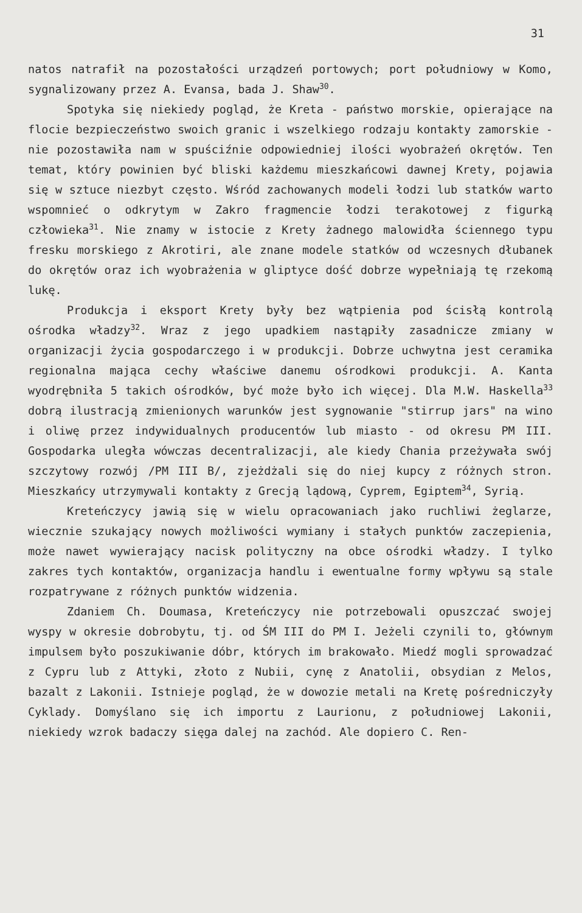31
natos natrafił na pozostałości urządzeń portowych; port południowy w Komo, sygnalizowany przez A. Evansa, bada J. Shaw<sup>30</sup>.
Spotyka się niekiedy pogląd, że Kreta - państwo morskie, opierające na flocie bezpieczeństwo swoich granic i wszelkiego rodzaju kontakty zamorskie - nie pozostawiła nam w spuściźnie odpowiedniej ilości wyobrażeń okrętów. Ten temat, który powinien być bliski każdemu mieszkańcowi dawnej Krety, pojawia się w sztuce niezbyt często. Wśród zachowanych modeli łodzi lub statków warto wspomnieć o odkrytym w Zakro fragmencie łodzi terakotowej z figurką człowieka<sup>31</sup>. Nie znamy w istocie z Krety żadnego malowidła ściennego typu fresku morskiego z Akrotiri, ale znane modele statków od wczesnych dłubanek do okrętów oraz ich wyobrażenia w gliptyce dość dobrze wypełniają tę rzekomą lukę.
Produkcja i eksport Krety były bez wątpienia pod ścisłą kontrolą ośrodka władzy<sup>32</sup>. Wraz z jego upadkiem nastąpiły zasadnicze zmiany w organizacji życia gospodarczego i w produkcji. Dobrze uchwytna jest ceramika regionalna mająca cechy właściwe danemu ośrodkowi produkcji. A. Kanta wyodrębniła 5 takich ośrodków, być może było ich więcej. Dla M.W. Haskella<sup>33</sup> dobrą ilustracją zmienionych warunków jest sygnowanie "stirrup jars" na wino i oliwę przez indywidualnych producentów lub miasto - od okresu PM III. Gospodarka uległa wówczas decentralizacji, ale kiedy Chania przeżywała swój szczytowy rozwój /PM III B/, zjeżdżali się do niej kupcy z różnych stron. Mieszkańcy utrzymywali kontakty z Grecją lądową, Cyprem, Egiptem<sup>34</sup>, Syrią.
Kreteńczycy jawią się w wielu opracowaniach jako ruchliwi żeglarze, wiecznie szukający nowych możliwości wymiany i stałych punktów zaczepienia, może nawet wywierający nacisk polityczny na obce ośrodki władzy. I tylko zakres tych kontaktów, organizacja handlu i ewentualne formy wpływu są stale rozpatrywane z różnych punktów widzenia.
Zdaniem Ch. Doumasa, Kreteńczycy nie potrzebowali opuszczać swojej wyspy w okresie dobrobytu, tj. od ŚM III do PM I. Jeżeli czynili to, głównym impulsem było poszukiwanie dóbr, których im brakowało. Miedź mogli sprowadzać z Cypru lub z Attyki, złoto z Nubii, cynę z Anatolii, obsydian z Melos, bazalt z Lakonii. Istnieje pogląd, że w dowozie metali na Kretę pośredniczyły Cyklady. Domyślano się ich importu z Laurionu, z południowej Lakonii, niekiedy wzrok badaczy sięga dalej na zachód. Ale dopiero C. Ren-